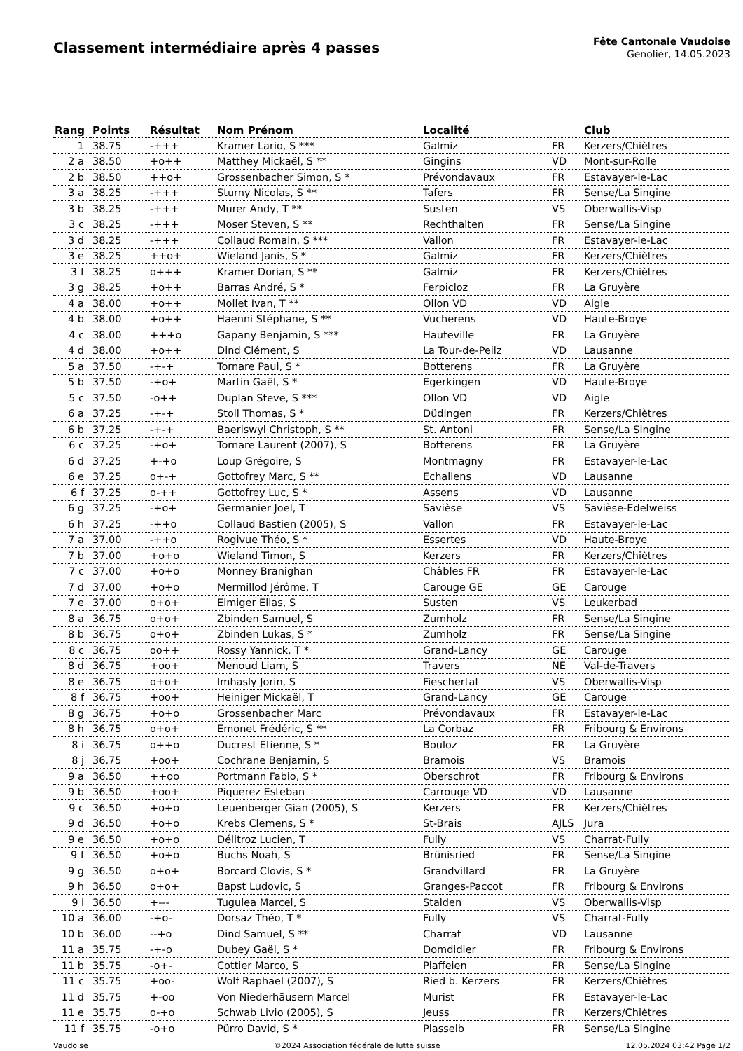Classement intermédiaire après 4 passes
Fête Cantonale Vaudoise
Genolier, 14.05.2023
| Rang | Points | Résultat | Nom Prénom | Localité | | Club |
| --- | --- | --- | --- | --- | --- | --- |
| 1 | 38.75 | -+++ | Kramer Lario, S *** | Galmiz | FR | Kerzers/Chiètres |
| 2 a | 38.50 | +o++ | Matthey Mickaël, S ** | Gingins | VD | Mont-sur-Rolle |
| 2 b | 38.50 | ++o+ | Grossenbacher Simon, S * | Prévondavaux | FR | Estavayer-le-Lac |
| 3 a | 38.25 | -+++ | Sturny Nicolas, S ** | Tafers | FR | Sense/La Singine |
| 3 b | 38.25 | -+++ | Murer Andy, T ** | Susten | VS | Oberwallis-Visp |
| 3 c | 38.25 | -+++ | Moser Steven, S ** | Rechthalten | FR | Sense/La Singine |
| 3 d | 38.25 | -+++ | Collaud Romain, S *** | Vallon | FR | Estavayer-le-Lac |
| 3 e | 38.25 | ++o+ | Wieland Janis, S * | Galmiz | FR | Kerzers/Chiètres |
| 3 f | 38.25 | o+++ | Kramer Dorian, S ** | Galmiz | FR | Kerzers/Chiètres |
| 3 g | 38.25 | +o++ | Barras André, S * | Ferpicloz | FR | La Gruyère |
| 4 a | 38.00 | +o++ | Mollet Ivan, T ** | Ollon VD | VD | Aigle |
| 4 b | 38.00 | +o++ | Haenni Stéphane, S ** | Vucherens | VD | Haute-Broye |
| 4 c | 38.00 | +++o | Gapany Benjamin, S *** | Hauteville | FR | La Gruyère |
| 4 d | 38.00 | +o++ | Dind Clément, S | La Tour-de-Peilz | VD | Lausanne |
| 5 a | 37.50 | -+-+ | Tornare Paul, S * | Botterens | FR | La Gruyère |
| 5 b | 37.50 | -+o+ | Martin Gaël, S * | Egerkingen | VD | Haute-Broye |
| 5 c | 37.50 | -o++ | Duplan Steve, S *** | Ollon VD | VD | Aigle |
| 6 a | 37.25 | -+-+ | Stoll Thomas, S * | Düdingen | FR | Kerzers/Chiètres |
| 6 b | 37.25 | -+-+ | Baeriswyl Christoph, S ** | St. Antoni | FR | Sense/La Singine |
| 6 c | 37.25 | -+o+ | Tornare Laurent (2007), S | Botterens | FR | La Gruyère |
| 6 d | 37.25 | +-+o | Loup Grégoire, S | Montmagny | FR | Estavayer-le-Lac |
| 6 e | 37.25 | o+-+ | Gottofrey Marc, S ** | Echallens | VD | Lausanne |
| 6 f | 37.25 | o-++ | Gottofrey Luc, S * | Assens | VD | Lausanne |
| 6 g | 37.25 | -+o+ | Germanier Joel, T | Savièse | VS | Savièse-Edelweiss |
| 6 h | 37.25 | -++o | Collaud Bastien (2005), S | Vallon | FR | Estavayer-le-Lac |
| 7 a | 37.00 | -++o | Rogivue Théo, S * | Essertes | VD | Haute-Broye |
| 7 b | 37.00 | +o+o | Wieland Timon, S | Kerzers | FR | Kerzers/Chiètres |
| 7 c | 37.00 | +o+o | Monney Branighan | Châbles FR | FR | Estavayer-le-Lac |
| 7 d | 37.00 | +o+o | Mermillod Jérôme, T | Carouge GE | GE | Carouge |
| 7 e | 37.00 | o+o+ | Elmiger Elias, S | Susten | VS | Leukerbad |
| 8 a | 36.75 | o+o+ | Zbinden Samuel, S | Zumholz | FR | Sense/La Singine |
| 8 b | 36.75 | o+o+ | Zbinden Lukas, S * | Zumholz | FR | Sense/La Singine |
| 8 c | 36.75 | oo++ | Rossy Yannick, T * | Grand-Lancy | GE | Carouge |
| 8 d | 36.75 | +oo+ | Menoud Liam, S | Travers | NE | Val-de-Travers |
| 8 e | 36.75 | o+o+ | Imhasly Jorin, S | Fieschertal | VS | Oberwallis-Visp |
| 8 f | 36.75 | +oo+ | Heiniger Mickaël, T | Grand-Lancy | GE | Carouge |
| 8 g | 36.75 | +o+o | Grossenbacher Marc | Prévondavaux | FR | Estavayer-le-Lac |
| 8 h | 36.75 | o+o+ | Emonet Frédéric, S ** | La Corbaz | FR | Fribourg & Environs |
| 8 i | 36.75 | o++o | Ducrest Etienne, S * | Bouloz | FR | La Gruyère |
| 8 j | 36.75 | +oo+ | Cochrane Benjamin, S | Bramois | VS | Bramois |
| 9 a | 36.50 | ++oo | Portmann Fabio, S * | Oberschrot | FR | Fribourg & Environs |
| 9 b | 36.50 | +oo+ | Piquerez Esteban | Carrouge VD | VD | Lausanne |
| 9 c | 36.50 | +o+o | Leuenberger Gian (2005), S | Kerzers | FR | Kerzers/Chiètres |
| 9 d | 36.50 | +o+o | Krebs Clemens, S * | St-Brais | AJLS | Jura |
| 9 e | 36.50 | +o+o | Délitroz Lucien, T | Fully | VS | Charrat-Fully |
| 9 f | 36.50 | +o+o | Buchs Noah, S | Brünisried | FR | Sense/La Singine |
| 9 g | 36.50 | o+o+ | Borcard Clovis, S * | Grandvillard | FR | La Gruyère |
| 9 h | 36.50 | o+o+ | Bapst Ludovic, S | Granges-Paccot | FR | Fribourg & Environs |
| 9 i | 36.50 | +--- | Tugulea Marcel, S | Stalden | VS | Oberwallis-Visp |
| 10 a | 36.00 | -+o- | Dorsaz Théo, T * | Fully | VS | Charrat-Fully |
| 10 b | 36.00 | --+o | Dind Samuel, S ** | Charrat | VD | Lausanne |
| 11 a | 35.75 | -+-o | Dubey Gaël, S * | Domdidier | FR | Fribourg & Environs |
| 11 b | 35.75 | -o+- | Cottier Marco, S | Plaffeien | FR | Sense/La Singine |
| 11 c | 35.75 | +oo- | Wolf Raphael (2007), S | Ried b. Kerzers | FR | Kerzers/Chiètres |
| 11 d | 35.75 | +-oo | Von Niederhäusern Marcel | Murist | FR | Estavayer-le-Lac |
| 11 e | 35.75 | o-+o | Schwab Livio (2005), S | Jeuss | FR | Kerzers/Chiètres |
| 11 f | 35.75 | -o+o | Pürro David, S * | Plasselb | FR | Sense/La Singine |
Vaudoise ©2024 Association fédérale de lutte suisse 12.05.2024 03:42 Page 1/2